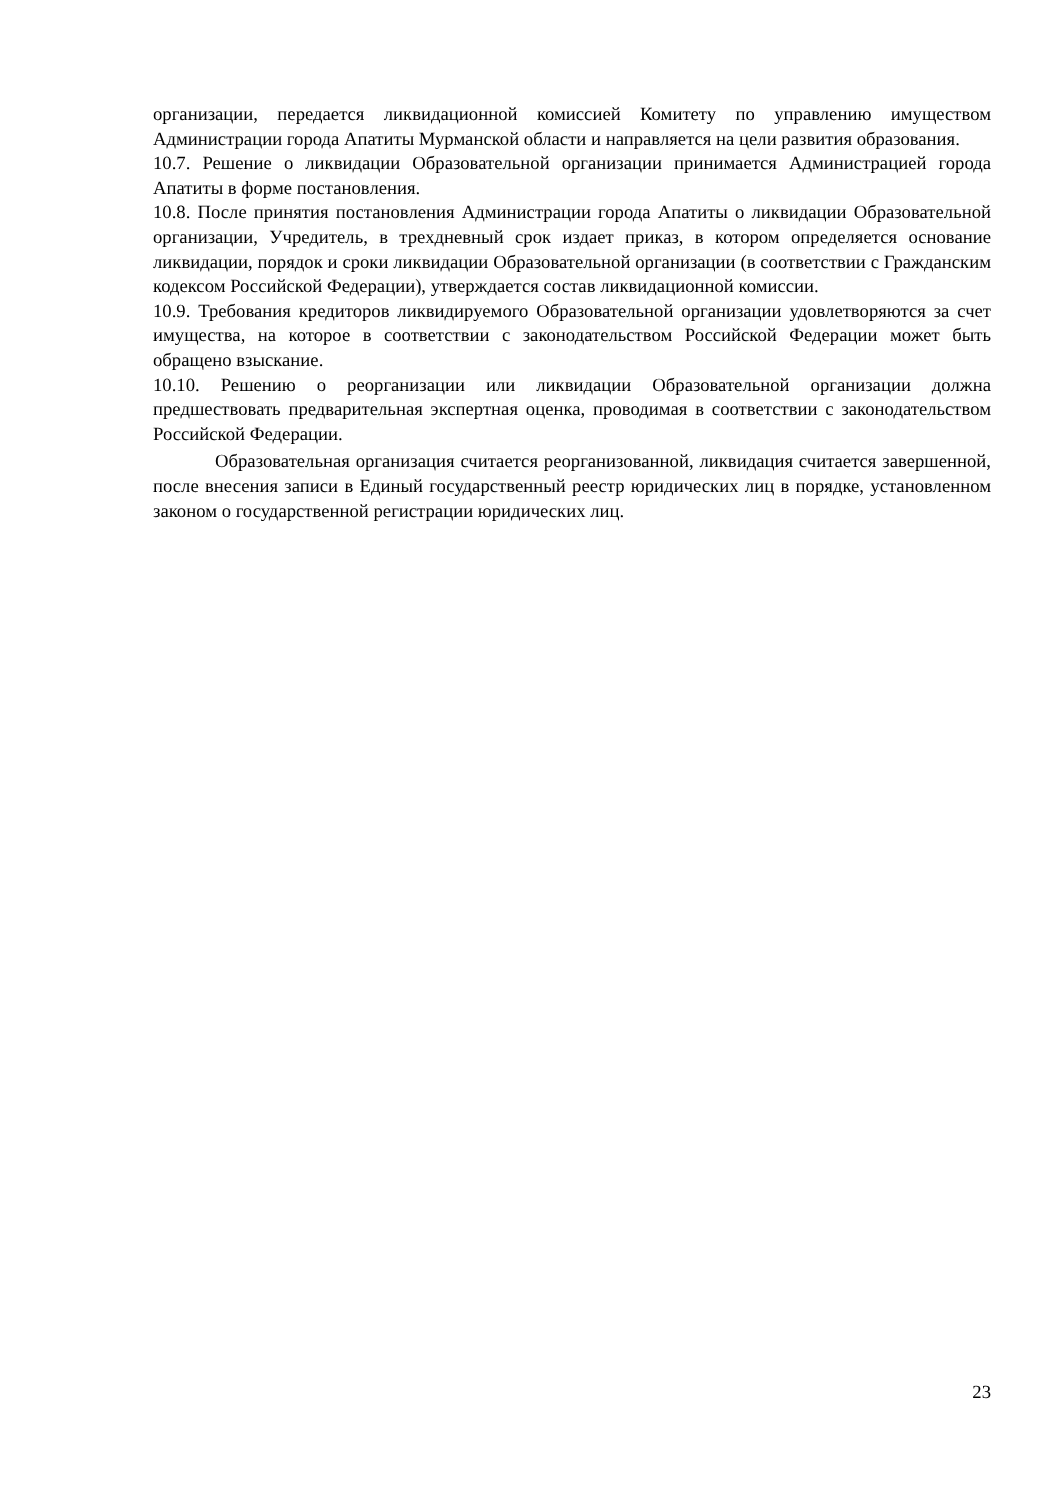организации, передается ликвидационной комиссией Комитету по управлению имуществом Администрации города Апатиты Мурманской области и направляется на цели развития образования.
10.7. Решение о ликвидации Образовательной организации принимается Администрацией города Апатиты в форме постановления.
10.8. После принятия постановления Администрации города Апатиты о ликвидации Образовательной организации, Учредитель, в трехдневный срок издает приказ, в котором определяется основание ликвидации, порядок и сроки ликвидации Образовательной организации (в соответствии с Гражданским кодексом Российской Федерации), утверждается состав ликвидационной комиссии.
10.9. Требования кредиторов ликвидируемого Образовательной организации удовлетворяются за счет имущества, на которое в соответствии с законодательством Российской Федерации может быть обращено взыскание.
10.10. Решению о реорганизации или ликвидации Образовательной организации должна предшествовать предварительная экспертная оценка, проводимая в соответствии с законодательством Российской Федерации.
Образовательная организация считается реорганизованной, ликвидация считается завершенной, после внесения записи в Единый государственный реестр юридических лиц в порядке, установленном законом о государственной регистрации юридических лиц.
23